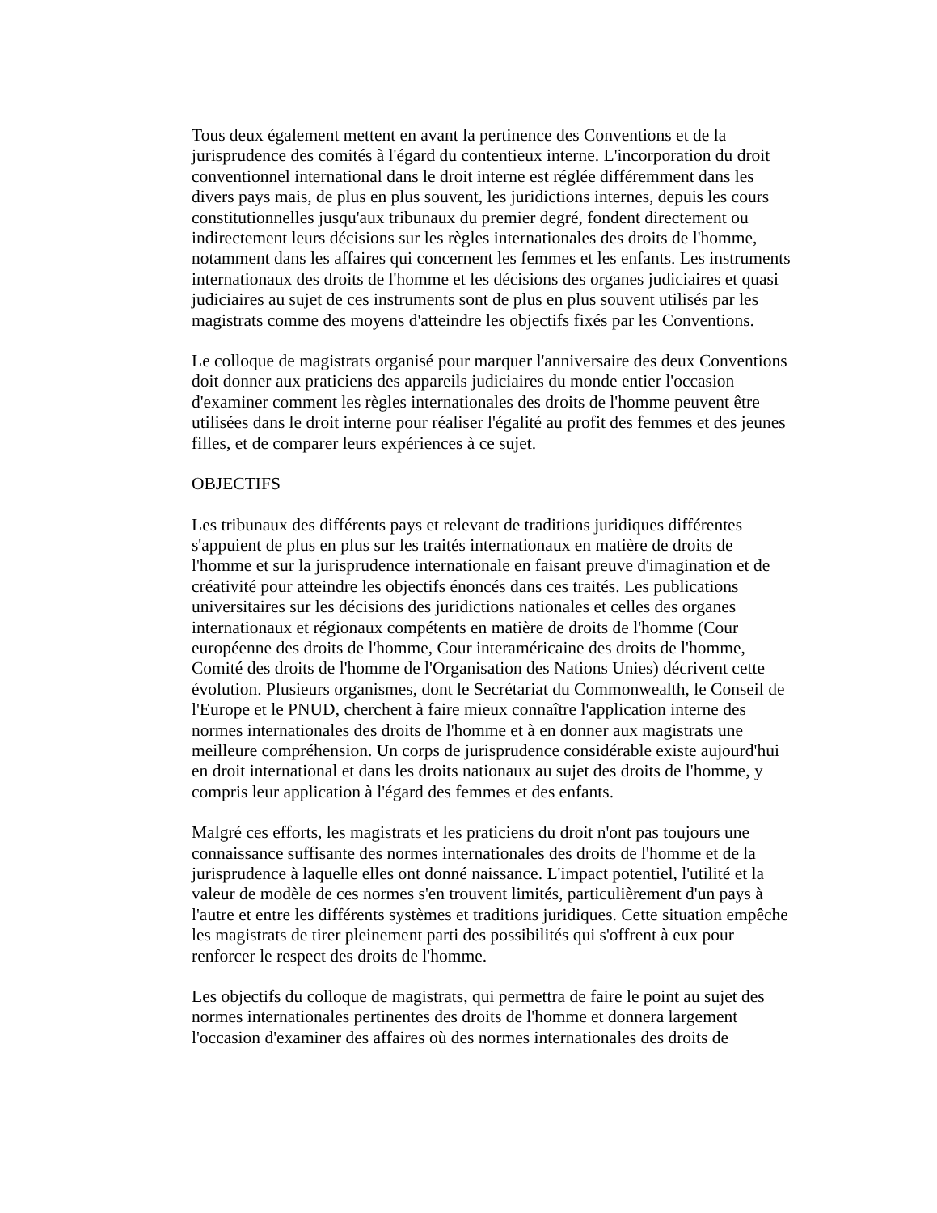Tous deux également mettent en avant la pertinence des Conventions et de la jurisprudence des comités à l'égard du contentieux interne. L'incorporation du droit conventionnel international dans le droit interne est réglée différemment dans les divers pays mais, de plus en plus souvent, les juridictions internes, depuis les cours constitutionnelles jusqu'aux tribunaux du premier degré, fondent directement ou indirectement leurs décisions sur les règles internationales des droits de l'homme, notamment dans les affaires qui concernent les femmes et les enfants. Les instruments internationaux des droits de l'homme et les décisions des organes judiciaires et quasi judiciaires au sujet de ces instruments sont de plus en plus souvent utilisés par les magistrats comme des moyens d'atteindre les objectifs fixés par les Conventions.
Le colloque de magistrats organisé pour marquer l'anniversaire des deux Conventions doit donner aux praticiens des appareils judiciaires du monde entier l'occasion d'examiner comment les règles internationales des droits de l'homme peuvent être utilisées dans le droit interne pour réaliser l'égalité au profit des femmes et des jeunes filles, et de comparer leurs expériences à ce sujet.
OBJECTIFS
Les tribunaux des différents pays et relevant de traditions juridiques différentes s'appuient de plus en plus sur les traités internationaux en matière de droits de l'homme et sur la jurisprudence internationale en faisant preuve d'imagination et de créativité pour atteindre les objectifs énoncés dans ces traités. Les publications universitaires sur les décisions des juridictions nationales et celles des organes internationaux et régionaux compétents en matière de droits de l'homme (Cour européenne des droits de l'homme, Cour interaméricaine des droits de l'homme, Comité des droits de l'homme de l'Organisation des Nations Unies) décrivent cette évolution. Plusieurs organismes, dont le Secrétariat du Commonwealth, le Conseil de l'Europe et le PNUD, cherchent à faire mieux connaître l'application interne des normes internationales des droits de l'homme et à en donner aux magistrats une meilleure compréhension. Un corps de jurisprudence considérable existe aujourd'hui en droit international et dans les droits nationaux au sujet des droits de l'homme, y compris leur application à l'égard des femmes et des enfants.
Malgré ces efforts, les magistrats et les praticiens du droit n'ont pas toujours une connaissance suffisante des normes internationales des droits de l'homme et de la jurisprudence à laquelle elles ont donné naissance. L'impact potentiel, l'utilité et la valeur de modèle de ces normes s'en trouvent limités, particulièrement d'un pays à l'autre et entre les différents systèmes et traditions juridiques. Cette situation empêche les magistrats de tirer pleinement parti des possibilités qui s'offrent à eux pour renforcer le respect des droits de l'homme.
Les objectifs du colloque de magistrats, qui permettra de faire le point au sujet des normes internationales pertinentes des droits de l'homme et donnera largement l'occasion d'examiner des affaires où des normes internationales des droits de